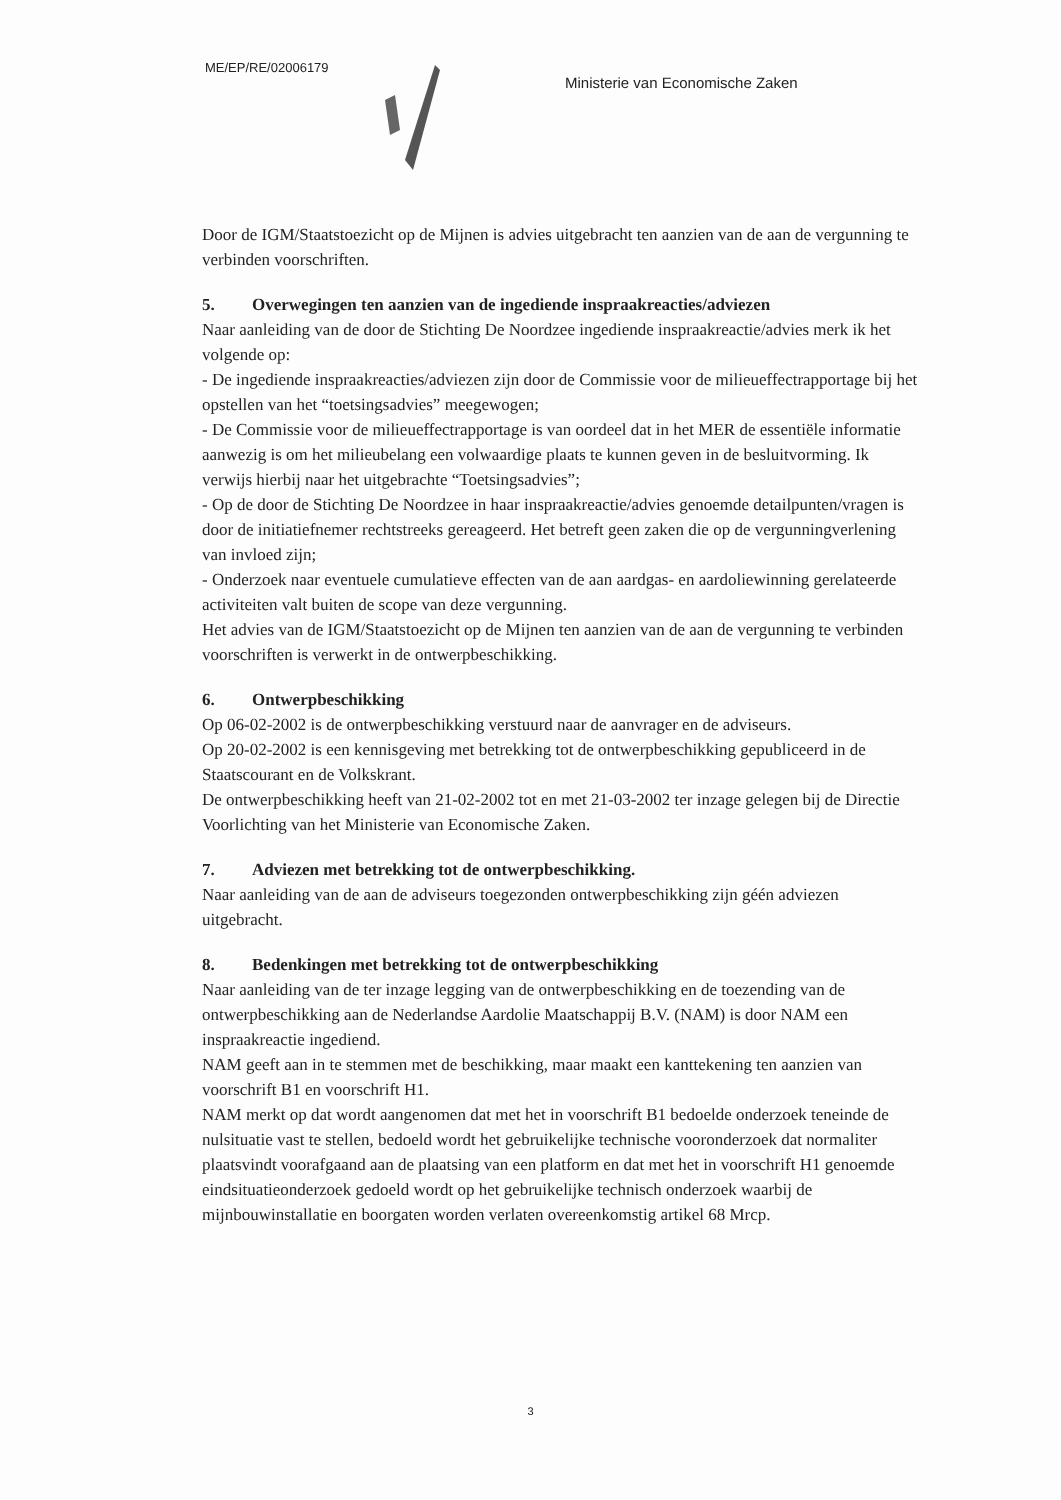ME/EP/RE/02006179
Ministerie van Economische Zaken
Door de IGM/Staatstoezicht op de Mijnen is advies uitgebracht ten aanzien van de aan de vergunning te verbinden voorschriften.
5. Overwegingen ten aanzien van de ingediende inspraakreacties/adviezen
Naar aanleiding van de door de Stichting De Noordzee ingediende inspraakreactie/advies merk ik het volgende op:
- De ingediende inspraakreacties/adviezen zijn door de Commissie voor de milieueffectrapportage bij het opstellen van het “toetsingsadvies” meegewogen;
- De Commissie voor de milieueffectrapportage is van oordeel dat in het MER de essentiële informatie aanwezig is om het milieubelang een volwaardige plaats te kunnen geven in de besluitvorming. Ik verwijs hierbij naar het uitgebrachte “Toetsingsadvies”;
- Op de door de Stichting De Noordzee in haar inspraakreactie/advies genoemde detailpunten/vragen is door de initiatiefnemer rechtstreeks gereageerd. Het betreft geen zaken die op de vergunningverlening van invloed zijn;
- Onderzoek naar eventuele cumulatieve effecten van de aan aardgas- en aardoliewinning gerelateerde activiteiten valt buiten de scope van deze vergunning.
Het advies van de IGM/Staatstoezicht op de Mijnen ten aanzien van de aan de vergunning te verbinden voorschriften is verwerkt in de ontwerpbeschikking.
6. Ontwerpbeschikking
Op 06-02-2002 is de ontwerpbeschikking verstuurd naar de aanvrager en de adviseurs.
Op 20-02-2002 is een kennisgeving met betrekking tot de ontwerpbeschikking gepubliceerd in de Staatscourant en de Volkskrant.
De ontwerpbeschikking heeft van 21-02-2002 tot en met 21-03-2002 ter inzage gelegen bij de Directie Voorlichting van het Ministerie van Economische Zaken.
7. Adviezen met betrekking tot de ontwerpbeschikking.
Naar aanleiding van de aan de adviseurs toegezonden ontwerpbeschikking zijn géén adviezen uitgebracht.
8. Bedenkingen met betrekking tot de ontwerpbeschikking
Naar aanleiding van de ter inzage legging van de ontwerpbeschikking en de toezending van de ontwerpbeschikking aan de Nederlandse Aardolie Maatschappij B.V. (NAM) is door NAM een inspraakreactie ingediend.
NAM geeft aan in te stemmen met de beschikking, maar maakt een kanttekening ten aanzien van voorschrift B1 en voorschrift H1.
NAM merkt op dat wordt aangenomen dat met het in voorschrift B1 bedoelde onderzoek teneinde de nulsituatie vast te stellen, bedoeld wordt het gebruikelijke technische vooronderzoek dat normaliter plaatsvindt voorafgaand aan de plaatsing van een platform en dat met het in voorschrift H1 genoemde eindsituatieonderzoek gedoeld wordt op het gebruikelijke technisch onderzoek waarbij de mijnbouwinstallatie en boorgaten worden verlaten overeenkomstig artikel 68 Mrcp.
3